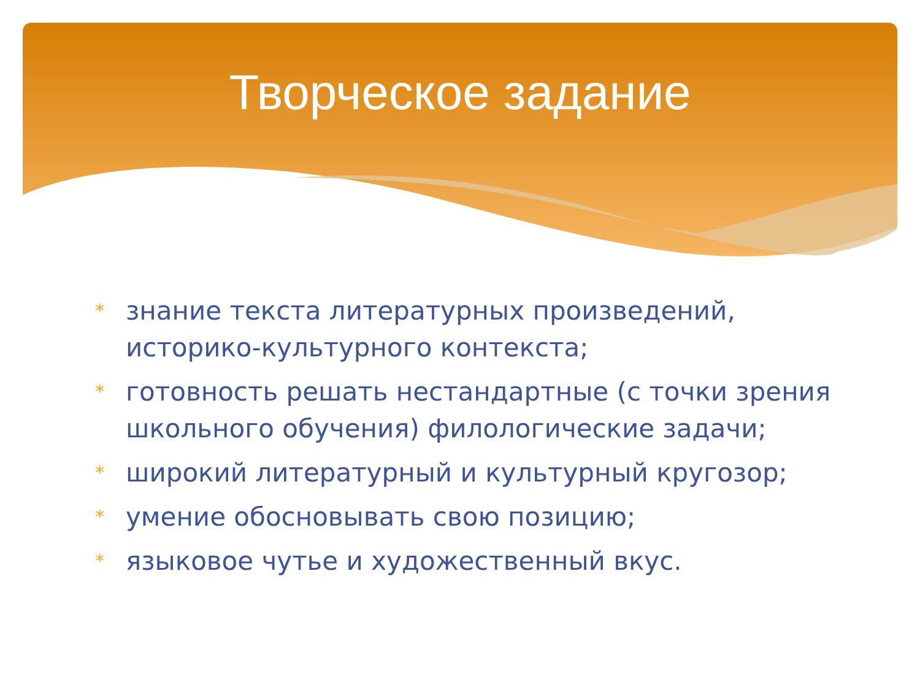Творческое задание
* знание текста литературных произведений, историко-культурного контекста;
* готовность решать нестандартные (с точки зрения школьного обучения) филологические задачи;
* широкий литературный и культурный кругозор;
* умение обосновывать свою позицию;
* языковое чутье и художественный вкус.